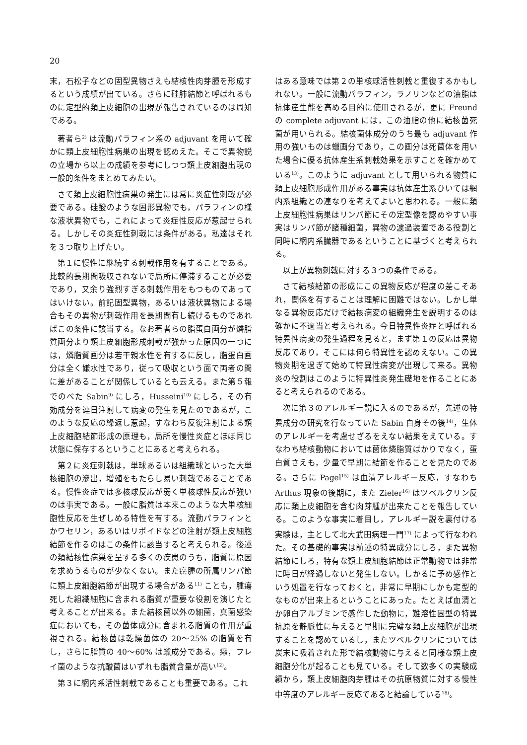20
末，石松子などの固型異物さえも結核性肉芽腫を形成するという成績が出ている。さらに硅肺結節と呼ばれるものに定型的類上皮細胞の出現が報告されているのは周知である。
著者ら<sup>2)</sup> は流動パラフィン系の adjuvant を用いて確かに類上皮細胞性病巣の出現を認めえた。そこで異物説の立場から以上の成績を参考にしつつ類上皮細胞出現の一般的条件をまとめてみたい。
さて類上皮細胞性病巣の発生には常に炎症性刺戟が必要である。硅酸のような固形異物でも，パラフィンの様な液状異物でも，これによって炎症性反応が惹起せられる。しかしその炎症性刺戟には条件がある。私達はそれを３つ取り上げたい。
第１に慢性に継続する刺戟作用を有することである。比較的長期間吸収されないで局所に停滞することが必要であり，又余り強烈すぎる刺戟作用をもつものであってはいけない。前記固型異物，あるいは液状異物による場合もその異物が刺戟作用を長期間有し続けるものであればこの条件に該当する。なお著者らの脂蛋白画分が燐脂質画分より類上皮細胞形成刺戟が強かった原因の一つには，燐脂質画分は若干親水性を有するに反し，脂蛋白画分は全く嫌水性であり，従って吸収という面で両者の間に差があることが関係しているとも云える。また第５報でのべた Sabin<sup>9)</sup> にしろ，Husseini<sup>10)</sup> にしろ，その有効成分を連日注射して病変の発生を見たのであるが，このような反応の繰返し惹起，すなわち反復注射による類上皮細胞結節形成の原理も，局所を慢性炎症とほぼ同じ状態に保存するということにあると考えられる。
第２に炎症刺戟は，単球あるいは組織球といった大単核細胞の滲出，増殖をもたらし易い刺戟であることである。慢性炎症では多核球反応が弱く単核球性反応が強いのは事実である。一般に脂質は本来このような大単核細胞性反応を生ぜしめる特性を有する。流動パラフィンとかワセリン，あるいはリポイドなどの注射が類上皮細胞結節を作るのはこの条件に該当すると考えられる。後述の類結核性病巣を呈する多くの疾患のうち，脂質に原因を求めうるものが少なくない。また癌腫の所属リンパ節に類上皮細胞結節が出現する場合がある<sup>11)</sup> ことも，腫瘍死した組織細胞に含まれる脂質が重要な役割を演じたと考えることが出来る。また結核菌以外の細菌，真菌感染症においても，その菌体成分に含まれる脂質の作用が重視される。結核菌は乾燥菌体の 20～25% の脂質を有し，さらに脂質の 40～60% は蠟成分である。癩，フレイ菌のような抗酸菌はいずれも脂質含量が高い<sup>12)</sup>。
第３に網内系活性刺戟であることも重要である。これ
はある意味では第２の単核球活性刺戟と重復するかもしれない。一般に流動パラフィン，ラノリンなどの油脂は抗体産生能を高める目的に使用されるが，更に Freund の complete adjuvant には，この油脂の他に結核菌死菌が用いられる。結核菌体成分のうち最も adjuvant 作用の強いものは蠟画分であり，この画分は死菌体を用いた場合に優る抗体産生系刺戟効果を示すことを確かめている<sup>13)</sup>。このように adjuvant として用いられる物質に類上皮細胞形成作用がある事実は抗体産生系ひいては網内系組織との連なりを考えてよいと思われる。一般に類上皮細胞性病巣はリンパ節にその定型像を認めやすい事実はリンパ節が諸種細菌，異物の濾過装置である役割と同時に網内系臓器であるということに基づくと考えられる。
以上が異物刺戟に対する３つの条件である。
さて結核結節の形成にこの異物反応が程度の差こそあれ，関係を有することは理解に困難ではない。しかし単なる異物反応だけで結核病変の組織発生を説明するのは確かに不適当と考えられる。今日特異性炎症と呼ばれる特異性病変の発生過程を見ると，まず第１の反応は異物反応であり，そこには何ら特異性を認めえない。この異物炎期を過ぎて始めて特異性病変が出現して来る。異物炎の役割はこのように特異性炎発生礎地を作ることにあると考えられるのである。
次に第３のアレルギー説に入るのであるが，先述の特異成分の研究を行なっていた Sabin 自身その後<sup>14)</sup>，生体のアレルギーを考慮せざるをえない結果をえている。すなわち結核動物においては菌体燐脂質ばかりでなく，蛋白質さえも，少量で早期に結節を作ることを見たのである。さらに Pagel<sup>15)</sup> は血清アレルギー反応，すなわち Arthus 現象の後期に，また Zieler<sup>16)</sup> はツベルクリン反応に類上皮細胞を含む肉芽腫が出来たことを報告している。このような事実に着目し，アレルギー説を裏付ける実験は，主として北大武田病理一門<sup>17)</sup> によって行なわれた。その基礎的事実は前述の特異成分にしろ，また異物結節にしろ，特有な類上皮細胞結節は正常動物では非常に時日が経過しないと発生しない。しかるに予め感作という処置を行なっておくと，非常に早期にしかも定型的なものが出来上るということにあった。たとえば血清とか卵白アルブミンで感作した動物に，難溶性固型の特異抗原を静脈性に与えると早期に完璧な類上皮細胞が出現することを認めているし，またツベルクリンについては炭末に吸着された形で結核動物に与えると同様な類上皮細胞分化が起ることも見ている。そして数多くの実験成績から，類上皮細胞肉芽腫はその抗原物質に対する慢性中等度のアレルギー反応であると結論している<sup>18)</sup>。